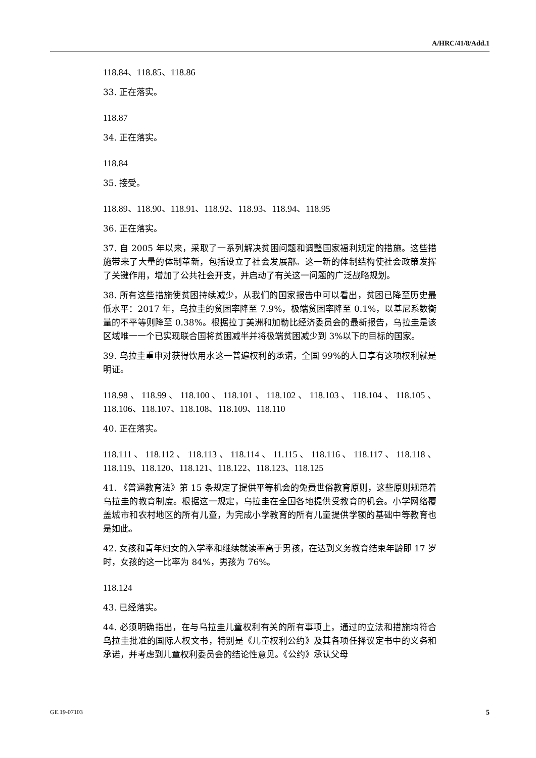A/HRC/41/8/Add.1
118.84、118.85、118.86
33. 正在落实。
118.87
34. 正在落实。
118.84
35. 接受。
118.89、118.90、118.91、118.92、118.93、118.94、118.95
36. 正在落实。
37. 自 2005 年以来，采取了一系列解决贫困问题和调整国家福利规定的措施。这些措施带来了大量的体制革新，包括设立了社会发展部。这一新的体制结构使社会政策发挥了关键作用，增加了公共社会开支，并启动了有关这一问题的广泛战略规划。
38. 所有这些措施使贫困持续减少，从我们的国家报告中可以看出，贫困已降至历史最低水平：2017 年，乌拉圭的贫困率降至 7.9%，极端贫困率降至 0.1%，以基尼系数衡量的不平等则降至 0.38%。根据拉丁美洲和加勒比经济委员会的最新报告，乌拉圭是该区域唯一一个已实现联合国将贫困减半并将极端贫困减少到 3%以下的目标的国家。
39. 乌拉圭重申对获得饮用水这一普遍权利的承诺，全国 99%的人口享有这项权利就是明证。
118.98、118.99、118.100、118.101、118.102、118.103、118.104、118.105、118.106、118.107、118.108、118.109、118.110
40. 正在落实。
118.111、118.112、118.113、118.114、11.115、118.116、118.117、118.118、118.119、118.120、118.121、118.122、118.123、118.125
41. 《普通教育法》第 15 条规定了提供平等机会的免费世俗教育原则，这些原则规范着乌拉圭的教育制度。根据这一规定，乌拉圭在全国各地提供受教育的机会。小学网络覆盖城市和农村地区的所有儿童，为完成小学教育的所有儿童提供学额的基础中等教育也是如此。
42. 女孩和青年妇女的入学率和继续就读率高于男孩，在达到义务教育结束年龄即 17 岁时，女孩的这一比率为 84%，男孩为 76%。
118.124
43. 已经落实。
44. 必须明确指出，在与乌拉圭儿童权利有关的所有事项上，通过的立法和措施均符合乌拉圭批准的国际人权文书，特别是《儿童权利公约》及其各项任择议定书中的义务和承诺，并考虑到儿童权利委员会的结论性意见。《公约》承认父母
GE.19-07103 5